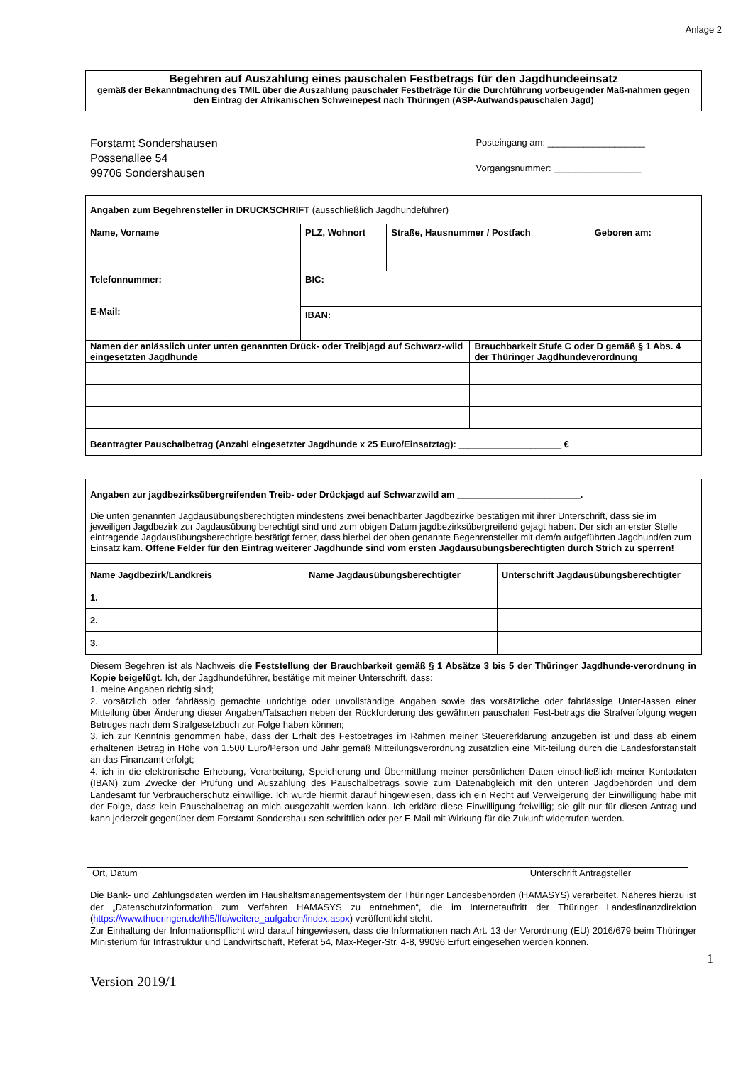Anlage 2
Begehren auf Auszahlung eines pauschalen Festbetrags für den Jagdhundeeinsatz
gemäß der Bekanntmachung des TMIL über die Auszahlung pauschaler Festbeträge für die Durchführung vorbeugender Maß-nahmen gegen den Eintrag der Afrikanischen Schweinepest nach Thüringen (ASP-Aufwandspauschalen Jagd)
Forstamt Sondershausen
Possenallee 54
99706 Sondershausen
Posteingang am: ___________________
Vorgangsnummer: _________________
| Angaben zum Begehrensteller in DRUCKSCHRIFT (ausschließlich Jagdhundeführer) | | | | |
| Name, Vorname | PLZ, Wohnort | Straße, Hausnummer / Postfach | | Geboren am: |
| Telefonnummer: E-Mail: | BIC: | | | |
| | IBAN: | | | |
| Namen der anlässlich unter unten genannten Drück- oder Treibjagd auf Schwarz-wild eingesetzten Jagdhunde | | | Brauchbarkeit Stufe C oder D gemäß § 1 Abs. 4 der Thüringer Jagdhundeverordnung | |
| Beantragter Pauschalbetrag (Anzahl eingesetzter Jagdhunde x 25 Euro/Einsatztag): ____________________ € | | | | |
| Angaben zur jagdbezirksübergreifenden Treib- oder Drückjagd auf Schwarzwild am ________________________. Die unten genannten Jagdausübungsberechtigten mindestens zwei benachbarter Jagdbezirke bestätigen mit ihrer Unterschrift, dass sie im jeweiligen Jagdbezirk zur Jagdausübung berechtigt sind und zum obigen Datum jagdbezirksübergreifend gejagt haben. Der sich an erster Stelle eintragende Jagdausübungsberechtigte bestätigt ferner, dass hierbei der oben genannte Begehrensteller mit dem/n aufgeführten Jagdhund/en zum Einsatz kam. Offene Felder für den Eintrag weiterer Jagdhunde sind vom ersten Jagdausübungsberechtigten durch Strich zu sperren! | | |
| Name Jagdbezirk/Landkreis | Name Jagdausübungsberechtigter | Unterschrift Jagdausübungsberechtigter |
| 1. | | |
| 2. | | |
| 3. | | |
Diesem Begehren ist als Nachweis die Feststellung der Brauchbarkeit gemäß § 1 Absätze 3 bis 5 der Thüringer Jagdhunde-verordnung in Kopie beigefügt. Ich, der Jagdhundeführer, bestätige mit meiner Unterschrift, dass:
1. meine Angaben richtig sind;
2. vorsätzlich oder fahrlässig gemachte unrichtige oder unvollständige Angaben sowie das vorsätzliche oder fahrlässige Unter-lassen einer Mitteilung über Änderung dieser Angaben/Tatsachen neben der Rückforderung des gewährten pauschalen Fest-betrags die Strafverfolgung wegen Betruges nach dem Strafgesetzbuch zur Folge haben können;
3. ich zur Kenntnis genommen habe, dass der Erhalt des Festbetrages im Rahmen meiner Steuererklärung anzugeben ist und dass ab einem erhaltenen Betrag in Höhe von 1.500 Euro/Person und Jahr gemäß Mitteilungsverordnung zusätzlich eine Mit-teilung durch die Landesforstanstalt an das Finanzamt erfolgt;
4. ich in die elektronische Erhebung, Verarbeitung, Speicherung und Übermittlung meiner persönlichen Daten einschließlich meiner Kontodaten (IBAN) zum Zwecke der Prüfung und Auszahlung des Pauschalbetrags sowie zum Datenabgleich mit den unteren Jagdbehörden und dem Landesamt für Verbraucherschutz einwillige. Ich wurde hiermit darauf hingewiesen, dass ich ein Recht auf Verweigerung der Einwilligung habe mit der Folge, dass kein Pauschalbetrag an mich ausgezahlt werden kann. Ich erkläre diese Einwilligung freiwillig; sie gilt nur für diesen Antrag und kann jederzeit gegenüber dem Forstamt Sondershau-sen schriftlich oder per E-Mail mit Wirkung für die Zukunft widerrufen werden.
Ort, Datum Unterschrift Antragsteller
Die Bank- und Zahlungsdaten werden im Haushaltsmanagementsystem der Thüringer Landesbehörden (HAMASYS) verarbeitet. Näheres hierzu ist der „Datenschutzinformation zum Verfahren HAMASYS zu entnehmen“, die im Internetauftritt der Thüringer Landesfinanzdirektion (https://www.thueringen.de/th5/lfd/weitere_aufgaben/index.aspx) veröffentlicht steht.
Zur Einhaltung der Informationspflicht wird darauf hingewiesen, dass die Informationen nach Art. 13 der Verordnung (EU) 2016/679 beim Thüringer Ministerium für Infrastruktur und Landwirtschaft, Referat 54, Max-Reger-Str. 4-8, 99096 Erfurt eingesehen werden können.
1
Version 2019/1